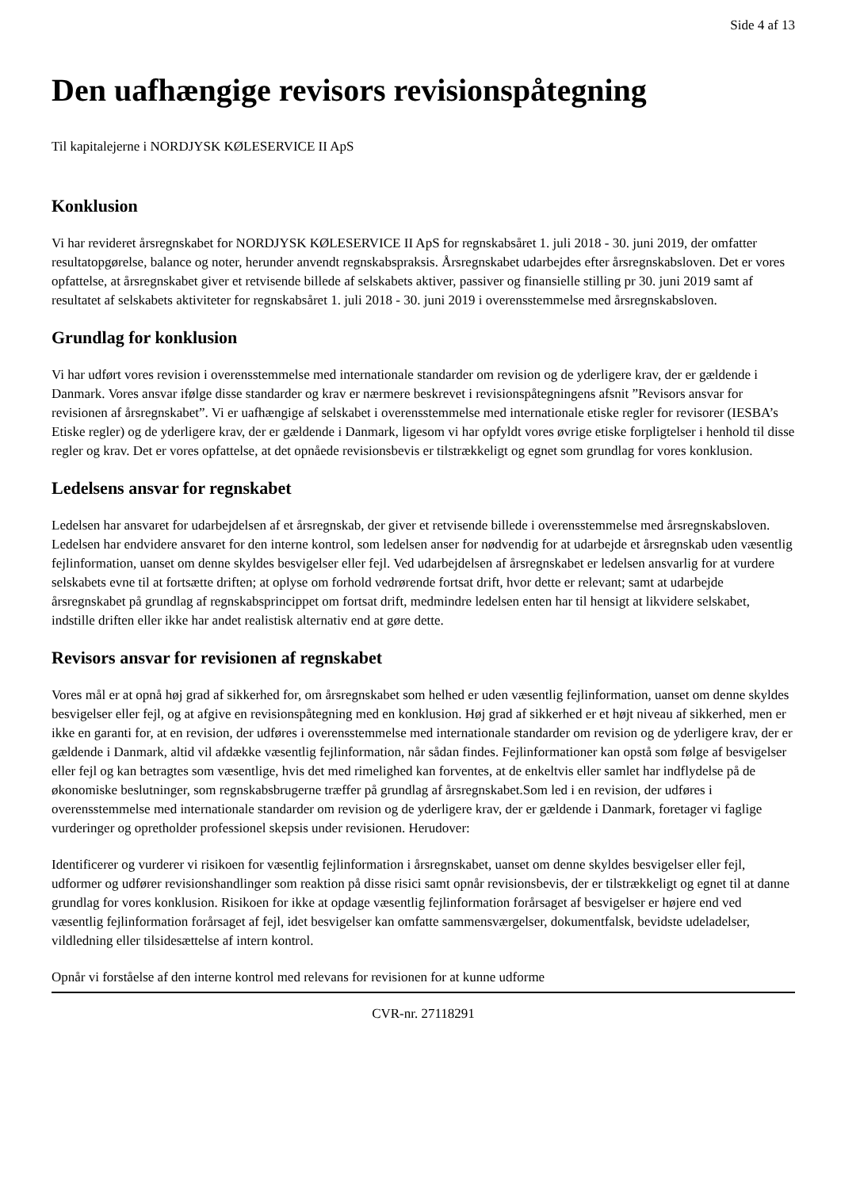Side 4 af 13
Den uafhængige revisors revisionspåtegning
Til kapitalejerne i NORDJYSK KØLESERVICE II ApS
Konklusion
Vi har revideret årsregnskabet for NORDJYSK KØLESERVICE II ApS for regnskabsåret 1. juli 2018 - 30. juni 2019, der omfatter resultatopgørelse, balance og noter, herunder anvendt regnskabspraksis. Årsregnskabet udarbejdes efter årsregnskabsloven. Det er vores opfattelse, at årsregnskabet giver et retvisende billede af selskabets aktiver, passiver og finansielle stilling pr 30. juni 2019 samt af resultatet af selskabets aktiviteter for regnskabsåret 1. juli 2018 - 30. juni 2019 i overensstemmelse med årsregnskabsloven.
Grundlag for konklusion
Vi har udført vores revision i overensstemmelse med internationale standarder om revision og de yderligere krav, der er gældende i Danmark. Vores ansvar ifølge disse standarder og krav er nærmere beskrevet i revisionspåtegningens afsnit ”Revisors ansvar for revisionen af årsregnskabet”. Vi er uafhængige af selskabet i overensstemmelse med internationale etiske regler for revisorer (IESBA’s Etiske regler) og de yderligere krav, der er gældende i Danmark, ligesom vi har opfyldt vores øvrige etiske forpligtelser i henhold til disse regler og krav. Det er vores opfattelse, at det opnåede revisionsbevis er tilstrækkeligt og egnet som grundlag for vores konklusion.
Ledelsens ansvar for regnskabet
Ledelsen har ansvaret for udarbejdelsen af et årsregnskab, der giver et retvisende billede i overensstemmelse med årsregnskabsloven. Ledelsen har endvidere ansvaret for den interne kontrol, som ledelsen anser for nødvendig for at udarbejde et årsregnskab uden væsentlig fejlinformation, uanset om denne skyldes besvigelser eller fejl. Ved udarbejdelsen af årsregnskabet er ledelsen ansvarlig for at vurdere selskabets evne til at fortsætte driften; at oplyse om forhold vedrørende fortsat drift, hvor dette er relevant; samt at udarbejde årsregnskabet på grundlag af regnskabsprincippet om fortsat drift, medmindre ledelsen enten har til hensigt at likvidere selskabet, indstille driften eller ikke har andet realistisk alternativ end at gøre dette.
Revisors ansvar for revisionen af regnskabet
Vores mål er at opnå høj grad af sikkerhed for, om årsregnskabet som helhed er uden væsentlig fejlinformation, uanset om denne skyldes besvigelser eller fejl, og at afgive en revisionspåtegning med en konklusion. Høj grad af sikkerhed er et højt niveau af sikkerhed, men er ikke en garanti for, at en revision, der udføres i overensstemmelse med internationale standarder om revision og de yderligere krav, der er gældende i Danmark, altid vil afdække væsentlig fejlinformation, når sådan findes. Fejlinformationer kan opstå som følge af besvigelser eller fejl og kan betragtes som væsentlige, hvis det med rimelighed kan forventes, at de enkeltvis eller samlet har indflydelse på de økonomiske beslutninger, som regnskabsbrugerne træffer på grundlag af årsregnskabet.Som led i en revision, der udføres i overensstemmelse med internationale standarder om revision og de yderligere krav, der er gældende i Danmark, foretager vi faglige vurderinger og opretholder professionel skepsis under revisionen. Herudover:
Identificerer og vurderer vi risikoen for væsentlig fejlinformation i årsregnskabet, uanset om denne skyldes besvigelser eller fejl, udformer og udfører revisionshandlinger som reaktion på disse risici samt opnår revisionsbevis, der er tilstrækkeligt og egnet til at danne grundlag for vores konklusion. Risikoen for ikke at opdage væsentlig fejlinformation forårsaget af besvigelser er højere end ved væsentlig fejlinformation forårsaget af fejl, idet besvigelser kan omfatte sammensværgelser, dokumentfalsk, bevidste udeladelser, vildledning eller tilsidesættelse af intern kontrol.
Opnår vi forståelse af den interne kontrol med relevans for revisionen for at kunne udforme
CVR-nr. 27118291